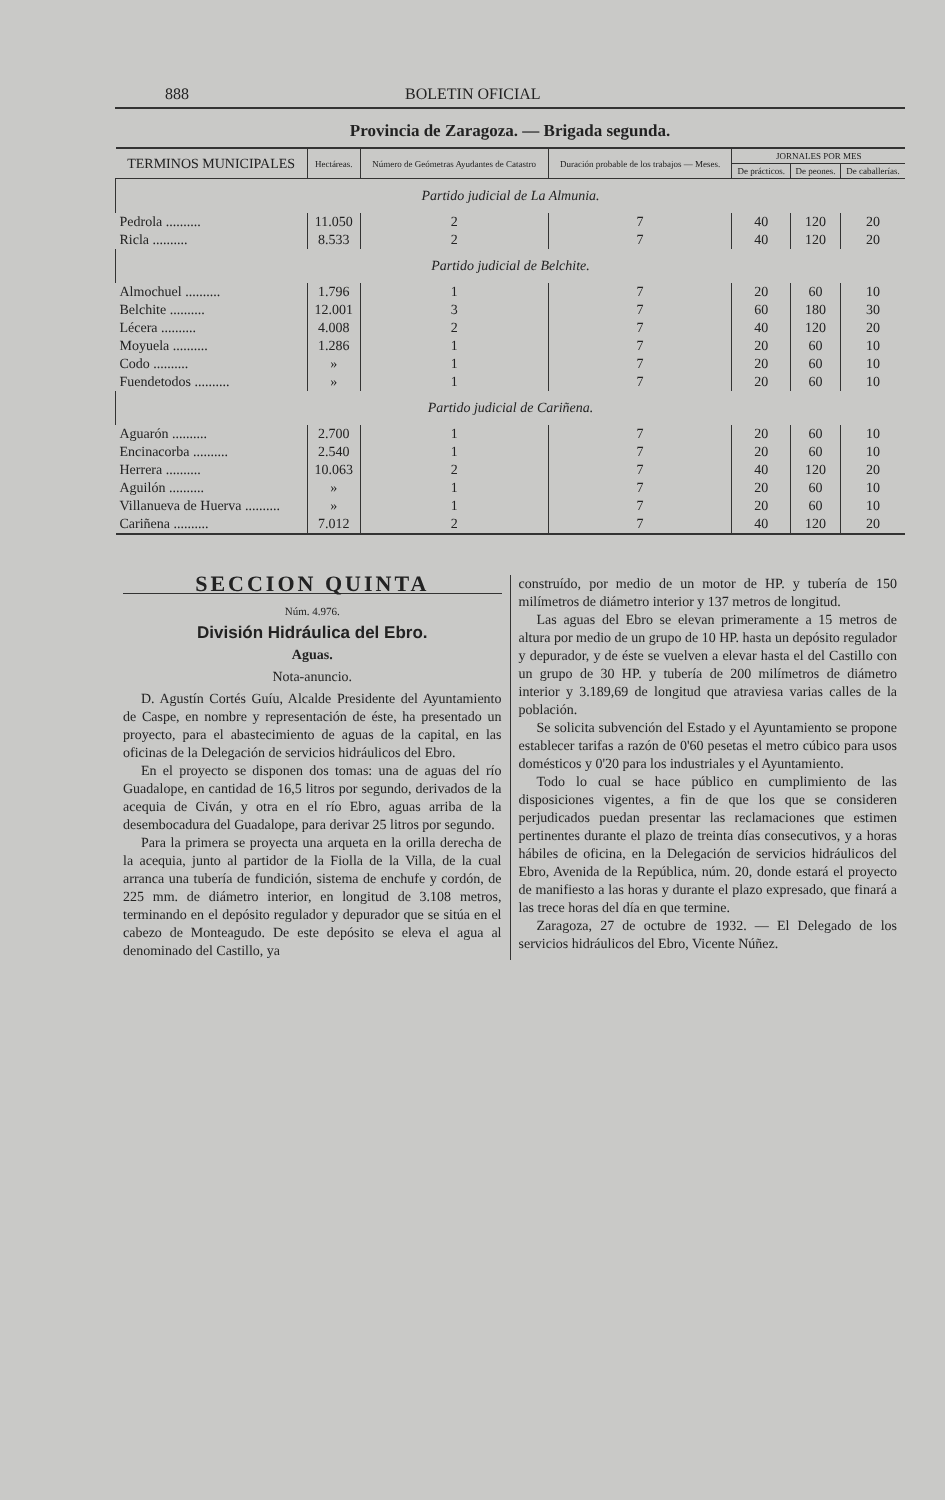888 BOLETIN OFICIAL
Provincia de Zaragoza. — Brigada segunda.
| TERMINOS MUNICIPALES | Hectáreas. | Número de Geómetras Ayudantes de Catastro | Duración probable de los trabajos — Meses. | JORNALES POR MES | | |
| --- | --- | --- | --- | --- | --- | --- |
| | | | | De prácticos. | De peones. | De caballerías. |
| Partido judicial de La Almunia. | | | | | | |
| Pedrola .......... | 11.050 | 2 | 7 | 40 | 120 | 20 |
| Ricla .......... | 8.533 | 2 | 7 | 40 | 120 | 20 |
| Partido judicial de Belchite. | | | | | | |
| Almochuel .......... | 1.796 | 1 | 7 | 20 | 60 | 10 |
| Belchite .......... | 12.001 | 3 | 7 | 60 | 180 | 30 |
| Lécera .......... | 4.008 | 2 | 7 | 40 | 120 | 20 |
| Moyuela .......... | 1.286 | 1 | 7 | 20 | 60 | 10 |
| Codo .......... | » | 1 | 7 | 20 | 60 | 10 |
| Fuendetodos .......... | » | 1 | 7 | 20 | 60 | 10 |
| Partido judicial de Cariñena. | | | | | | |
| Aguarón .......... | 2.700 | 1 | 7 | 20 | 60 | 10 |
| Encinacorba .......... | 2.540 | 1 | 7 | 20 | 60 | 10 |
| Herrera .......... | 10.063 | 2 | 7 | 40 | 120 | 20 |
| Aguilón .......... | » | 1 | 7 | 20 | 60 | 10 |
| Villanueva de Huerva .......... | » | 1 | 7 | 20 | 60 | 10 |
| Cariñena .......... | 7.012 | 2 | 7 | 40 | 120 | 20 |
SECCION QUINTA
Núm. 4.976.
División Hidráulica del Ebro.
Aguas.
Nota-anuncio.
D. Agustín Cortés Guíu, Alcalde Presidente del Ayuntamiento de Caspe, en nombre y representación de éste, ha presentado un proyecto, para el abastecimiento de aguas de la capital, en las oficinas de la Delegación de servicios hidráulicos del Ebro.
En el proyecto se disponen dos tomas: una de aguas del río Guadalope, en cantidad de 16,5 litros por segundo, derivados de la acequia de Civán, y otra en el río Ebro, aguas arriba de la desembocadura del Guadalope, para derivar 25 litros por segundo.
Para la primera se proyecta una arqueta en la orilla derecha de la acequia, junto al partidor de la Fiolla de la Villa, de la cual arranca una tubería de fundición, sistema de enchufe y cordón, de 225 mm. de diámetro interior, en longitud de 3.108 metros, terminando en el depósito regulador y depurador que se sitúa en el cabezo de Monteagudo. De este depósito se eleva el agua al denominado del Castillo, ya
construído, por medio de un motor de HP. y tubería de 150 milímetros de diámetro interior y 137 metros de longitud.
Las aguas del Ebro se elevan primeramente a 15 metros de altura por medio de un grupo de 10 HP. hasta un depósito regulador y depurador, y de éste se vuelven a elevar hasta el del Castillo con un grupo de 30 HP. y tubería de 200 milímetros de diámetro interior y 3.189,69 de longitud que atraviesa varias calles de la población.
Se solicita subvención del Estado y el Ayuntamiento se propone establecer tarifas a razón de 0'60 pesetas el metro cúbico para usos domésticos y 0'20 para los industriales y el Ayuntamiento.
Todo lo cual se hace público en cumplimiento de las disposiciones vigentes, a fin de que los que se consideren perjudicados puedan presentar las reclamaciones que estimen pertinentes durante el plazo de treinta días consecutivos, y a horas hábiles de oficina, en la Delegación de servicios hidráulicos del Ebro, Avenida de la República, núm. 20, donde estará el proyecto de manifiesto a las horas y durante el plazo expresado, que finará a las trece horas del día en que termine.
Zaragoza, 27 de octubre de 1932. — El Delegado de los servicios hidráulicos del Ebro, Vicente Núñez.